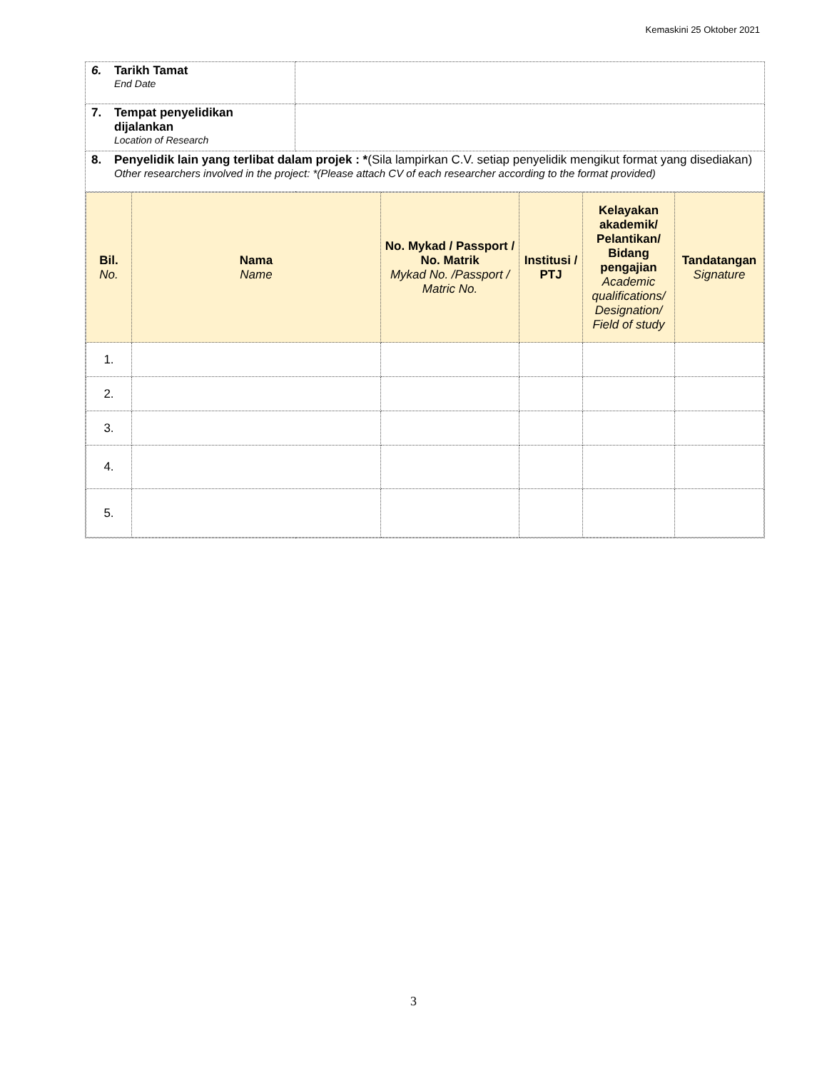Kemaskini 25 Oktober 2021
| 6. Tarikh Tamat End Date | |
| 7. Tempat penyelidikan dijalankan Location of Research | |
| 8. Penyelidik lain yang terlibat dalam projek : * (Sila lampirkan C.V. setiap penyelidik mengikut format yang disediakan) Other researchers involved in the project: *(Please attach CV of each researcher according to the format provided) | |
| / Bil. No. / Nama Name / No. Mykad / Passport / No. Matrik Mykad No. /Passport / Matric No. / Institusi / PTJ / Kelayakan akademik/ Pelantikan/ Bidang pengajian Academic qualifications/ Designation/ Field of study / Tandatangan Signature / / --- / --- / --- / --- / --- / --- / / 1. / / / / / / / 2. / / / / / / / 3. / / / / / / / 4. / / / / / / / 5. / / / / / / | |
3